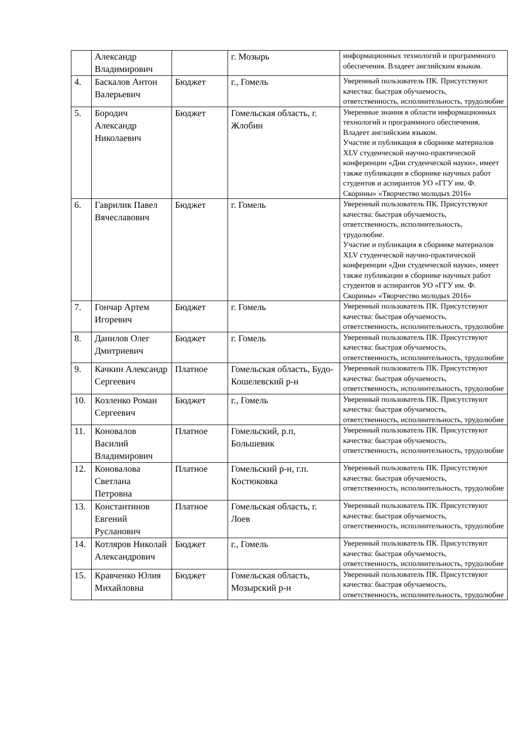| | Александр Владимирович | | г. Мозырь | информационных технологий и программного обеспечения. Владеет английским языком. |
| 4. | Баскалов Антон Валерьевич | Бюджет | г., Гомель | Уверенный пользователь ПК. Присутствуют качества: быстрая обучаемость, ответственность, исполнительность, трудолюбие |
| 5. | Бородич Александр Николаевич | Бюджет | Гомельская область, г. Жлобин | Уверенные знания в области информационных технологий и программного обеспечения. Владеет английским языком. Участие и публикация в сборнике материалов XLV студенческой научно-практической конференции «Дни студенческой науки», имеет также публикации в сборнике научных работ студентов и аспирантов УО «ГГУ им. Ф. Скорины» «Творчество молодых 2016» |
| 6. | Гаврилик Павел Вячеславович | Бюджет | г. Гомель | Уверенный пользователь ПК. Присутствуют качества: быстрая обучаемость, ответственность, исполнительность, трудолюбие. Участие и публикация в сборнике материалов XLV студенческой научно-практической конференции «Дни студенческой науки», имеет также публикации в сборнике научных работ студентов и аспирантов УО «ГГУ им. Ф. Скорины» «Творчество молодых 2016» |
| 7. | Гончар Артем Игоревич | Бюджет | г. Гомель | Уверенный пользователь ПК. Присутствуют качества: быстрая обучаемость, ответственность, исполнительность, трудолюбие |
| 8. | Данилов Олег Дмитриевич | Бюджет | г. Гомель | Уверенный пользователь ПК. Присутствуют качества: быстрая обучаемость, ответственность, исполнительность, трудолюбие |
| 9. | Качкин Александр Сергеевич | Платное | Гомельская область, Будо-Кошелевский р-н | Уверенный пользователь ПК. Присутствуют качества: быстрая обучаемость, ответственность, исполнительность, трудолюбие |
| 10. | Козленко Роман Сергеевич | Бюджет | г., Гомель | Уверенный пользователь ПК. Присутствуют качества: быстрая обучаемость, ответственность, исполнительность, трудолюбие |
| 11. | Коновалов Василий Владимирович | Платное | Гомельский, р.п, Большевик | Уверенный пользователь ПК. Присутствуют качества: быстрая обучаемость, ответственность, исполнительность, трудолюбие |
| 12. | Коновалова Светлана Петровна | Платное | Гомельский р-н, г.п. Костюковка | Уверенный пользователь ПК. Присутствуют качества: быстрая обучаемость, ответственность, исполнительность, трудолюбие |
| 13. | Константинов Евгений Русланович | Платное | Гомельская область, г. Лоев | Уверенный пользователь ПК. Присутствуют качества: быстрая обучаемость, ответственность, исполнительность, трудолюбие |
| 14. | Котляров Николай Александрович | Бюджет | г., Гомель | Уверенный пользователь ПК. Присутствуют качества: быстрая обучаемость, ответственность, исполнительность, трудолюбие |
| 15. | Кравченко Юлия Михайловна | Бюджет | Гомельская область, Мозырский р-н | Уверенный пользователь ПК. Присутствуют качества: быстрая обучаемость, ответственность, исполнительность, трудолюбие |